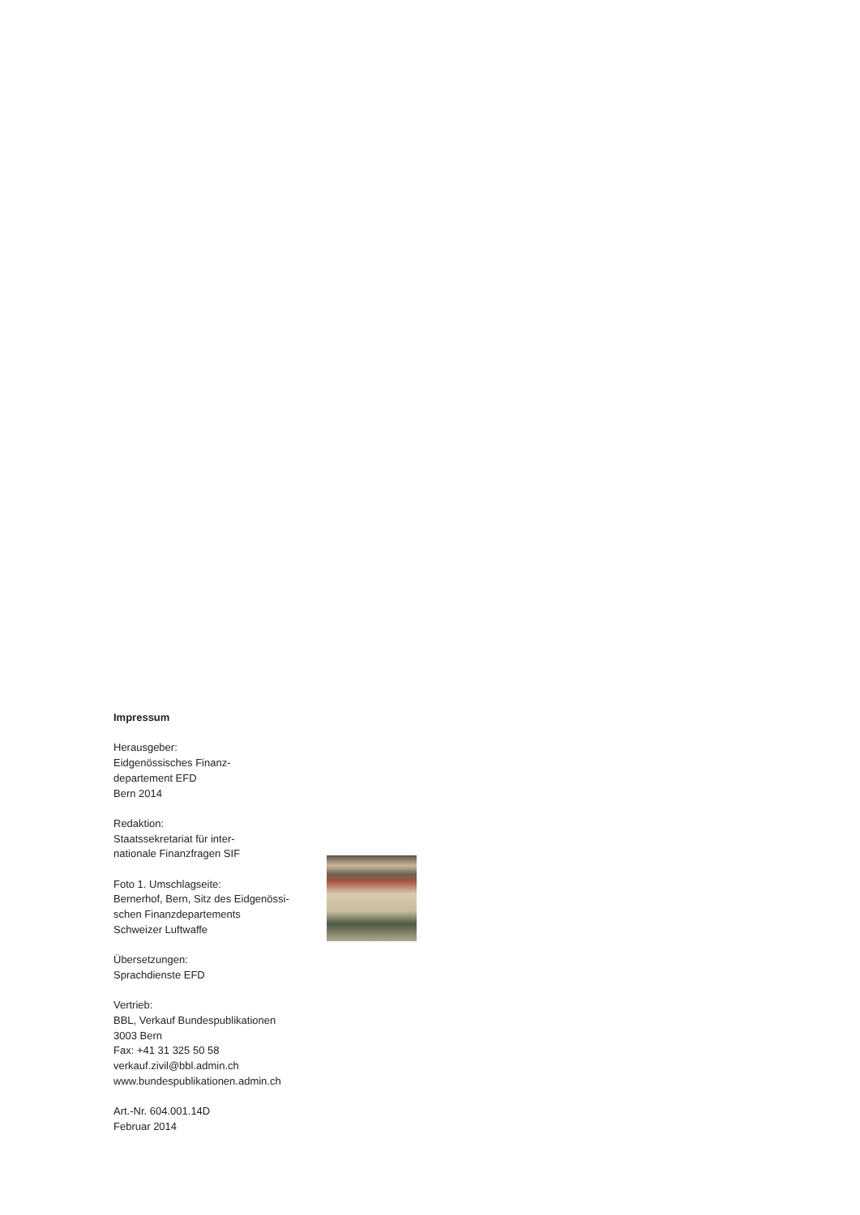Impressum
Herausgeber:
Eidgenössisches Finanz-
departement EFD
Bern 2014
Redaktion:
Staatssekretariat für inter-
nationale Finanzfragen SIF
Foto 1. Umschlagseite:
Bernerhof, Bern, Sitz des Eidgenössi-
schen Finanzdepartements
Schweizer Luftwaffe
Übersetzungen:
Sprachdienste EFD
Vertrieb:
BBL, Verkauf Bundespublikationen
3003 Bern
Fax: +41 31 325 50 58
verkauf.zivil@bbl.admin.ch
www.bundespublikationen.admin.ch
Art.-Nr. 604.001.14D
Februar 2014